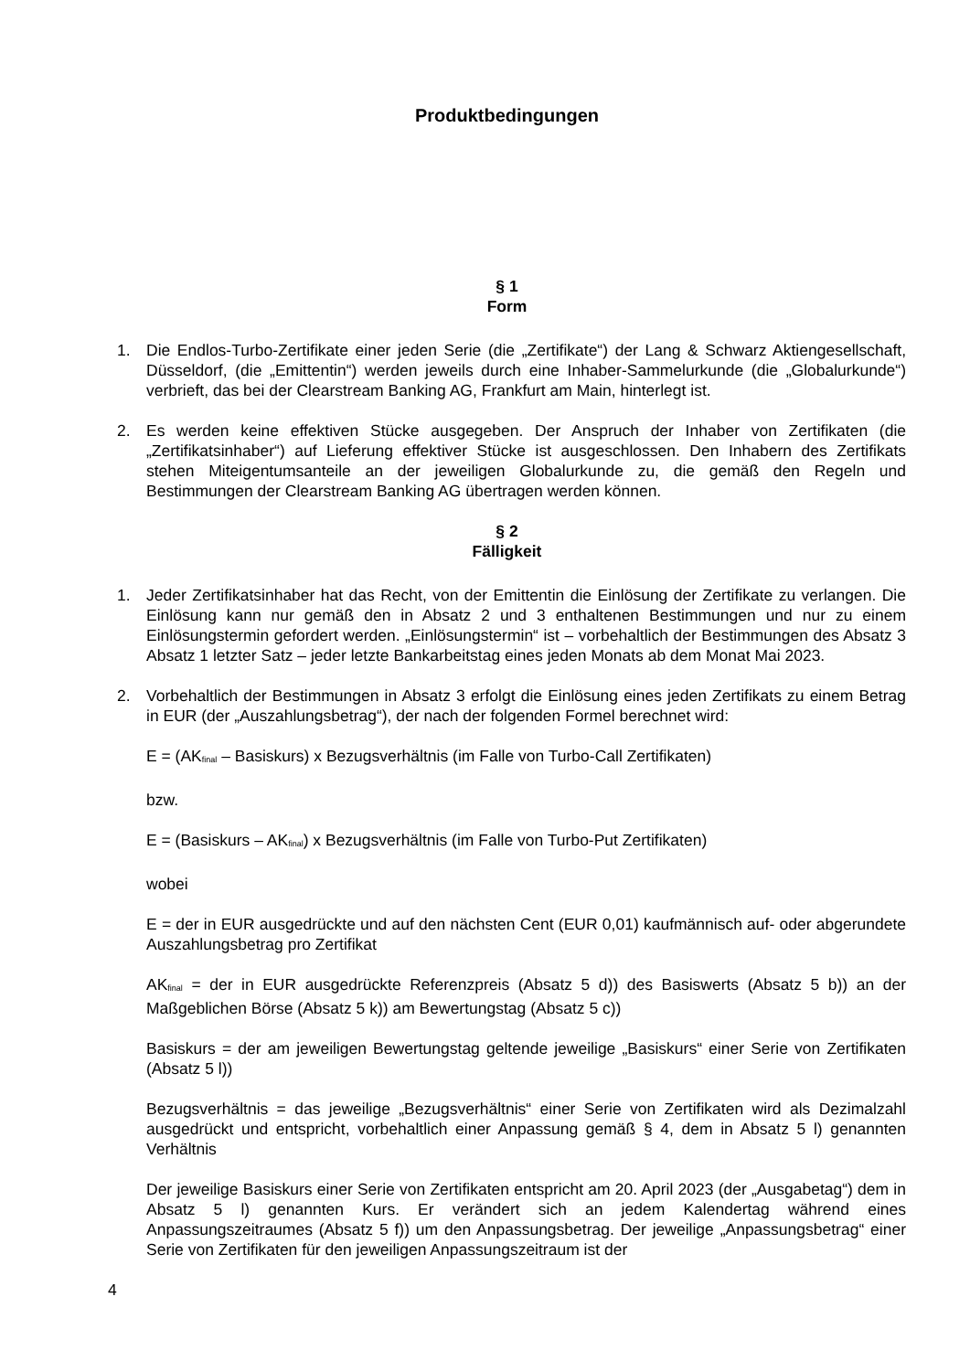Produktbedingungen
§ 1
Form
1. Die Endlos-Turbo-Zertifikate einer jeden Serie (die „Zertifikate“) der Lang & Schwarz Aktiengesellschaft, Düsseldorf, (die „Emittentin“) werden jeweils durch eine Inhaber-Sammelurkunde (die „Globalurkunde“) verbrieft, das bei der Clearstream Banking AG, Frankfurt am Main, hinterlegt ist.
2. Es werden keine effektiven Stücke ausgegeben. Der Anspruch der Inhaber von Zertifikaten (die „Zertifikatsinhaber“) auf Lieferung effektiver Stücke ist ausgeschlossen. Den Inhabern des Zertifikats stehen Miteigentumsanteile an der jeweiligen Globalurkunde zu, die gemäß den Regeln und Bestimmungen der Clearstream Banking AG übertragen werden können.
§ 2
Fälligkeit
1. Jeder Zertifikatsinhaber hat das Recht, von der Emittentin die Einlösung der Zertifikate zu verlangen. Die Einlösung kann nur gemäß den in Absatz 2 und 3 enthaltenen Bestimmungen und nur zu einem Einlösungstermin gefordert werden. „Einlösungstermin“ ist – vorbehaltlich der Bestimmungen des Absatz 3 Absatz 1 letzter Satz – jeder letzte Bankarbeitstag eines jeden Monats ab dem Monat Mai 2023.
2. Vorbehaltlich der Bestimmungen in Absatz 3 erfolgt die Einlösung eines jeden Zertifikats zu einem Betrag in EUR (der „Auszahlungsbetrag“), der nach der folgenden Formel berechnet wird:
E = (AK<sub>final</sub> – Basiskurs) x Bezugsverhältnis (im Falle von Turbo-Call Zertifikaten)
bzw.
E = (Basiskurs – AK<sub>final</sub>) x Bezugsverhältnis (im Falle von Turbo-Put Zertifikaten)
wobei
E = der in EUR ausgedrückte und auf den nächsten Cent (EUR 0,01) kaufmännisch auf- oder abgerundete Auszahlungsbetrag pro Zertifikat
AK<sub>final</sub> = der in EUR ausgedrückte Referenzpreis (Absatz 5 d)) des Basiswerts (Absatz 5 b)) an der Maßgeblichen Börse (Absatz 5 k)) am Bewertungstag (Absatz 5 c))
Basiskurs = der am jeweiligen Bewertungstag geltende jeweilige „Basiskurs“ einer Serie von Zertifikaten (Absatz 5 l))
Bezugsverhältnis = das jeweilige „Bezugsverhältnis“ einer Serie von Zertifikaten wird als Dezimalzahl ausgedrückt und entspricht, vorbehaltlich einer Anpassung gemäß § 4, dem in Absatz 5 l) genannten Verhältnis
Der jeweilige Basiskurs einer Serie von Zertifikaten entspricht am 20. April 2023 (der „Ausgabetag“) dem in Absatz 5 l) genannten Kurs. Er verändert sich an jedem Kalendertag während eines Anpassungszeitraumes (Absatz 5 f)) um den Anpassungsbetrag. Der jeweilige „Anpassungsbetrag“ einer Serie von Zertifikaten für den jeweiligen Anpassungszeitraum ist der
4